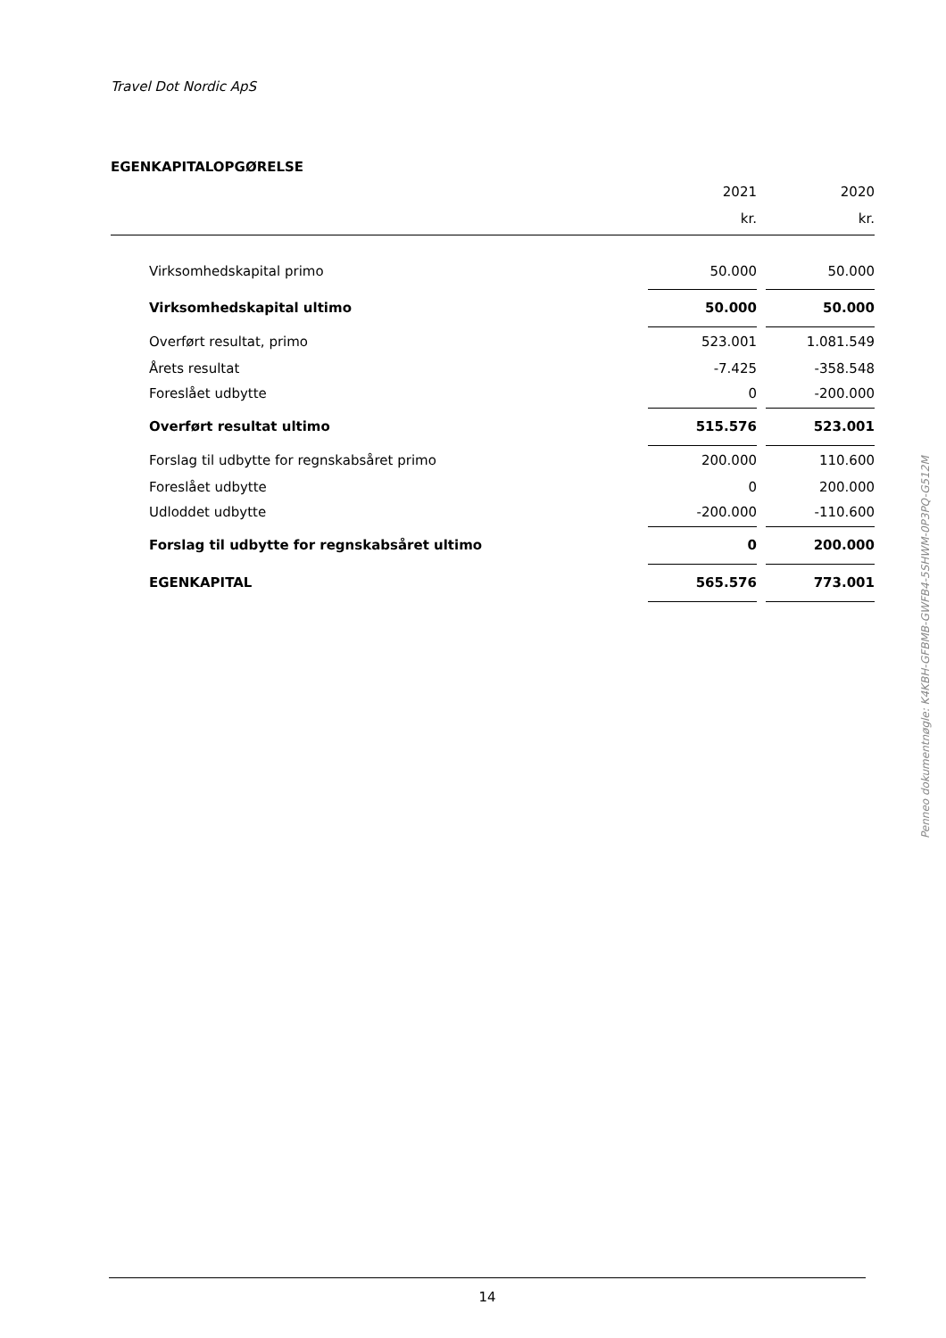Travel Dot Nordic ApS
EGENKAPITALOPGØRELSE
| | 2021 | | 2020 |
| --- | --- | --- | --- |
| | kr. | | kr. |
| Virksomhedskapital primo | 50.000 | | 50.000 |
| Virksomhedskapital ultimo | 50.000 | | 50.000 |
| Overført resultat, primo | 523.001 | | 1.081.549 |
| Årets resultat | -7.425 | | -358.548 |
| Foreslået udbytte | 0 | | -200.000 |
| Overført resultat ultimo | 515.576 | | 523.001 |
| Forslag til udbytte for regnskabsåret primo | 200.000 | | 110.600 |
| Foreslået udbytte | 0 | | 200.000 |
| Udloddet udbytte | -200.000 | | -110.600 |
| Forslag til udbytte for regnskabsåret ultimo | 0 | | 200.000 |
| EGENKAPITAL | 565.576 | | 773.001 |
Penneo dokumentnøgle: K4KBH-GFBMB-GWFB4-5SHWM-0P3PQ-G512M
14